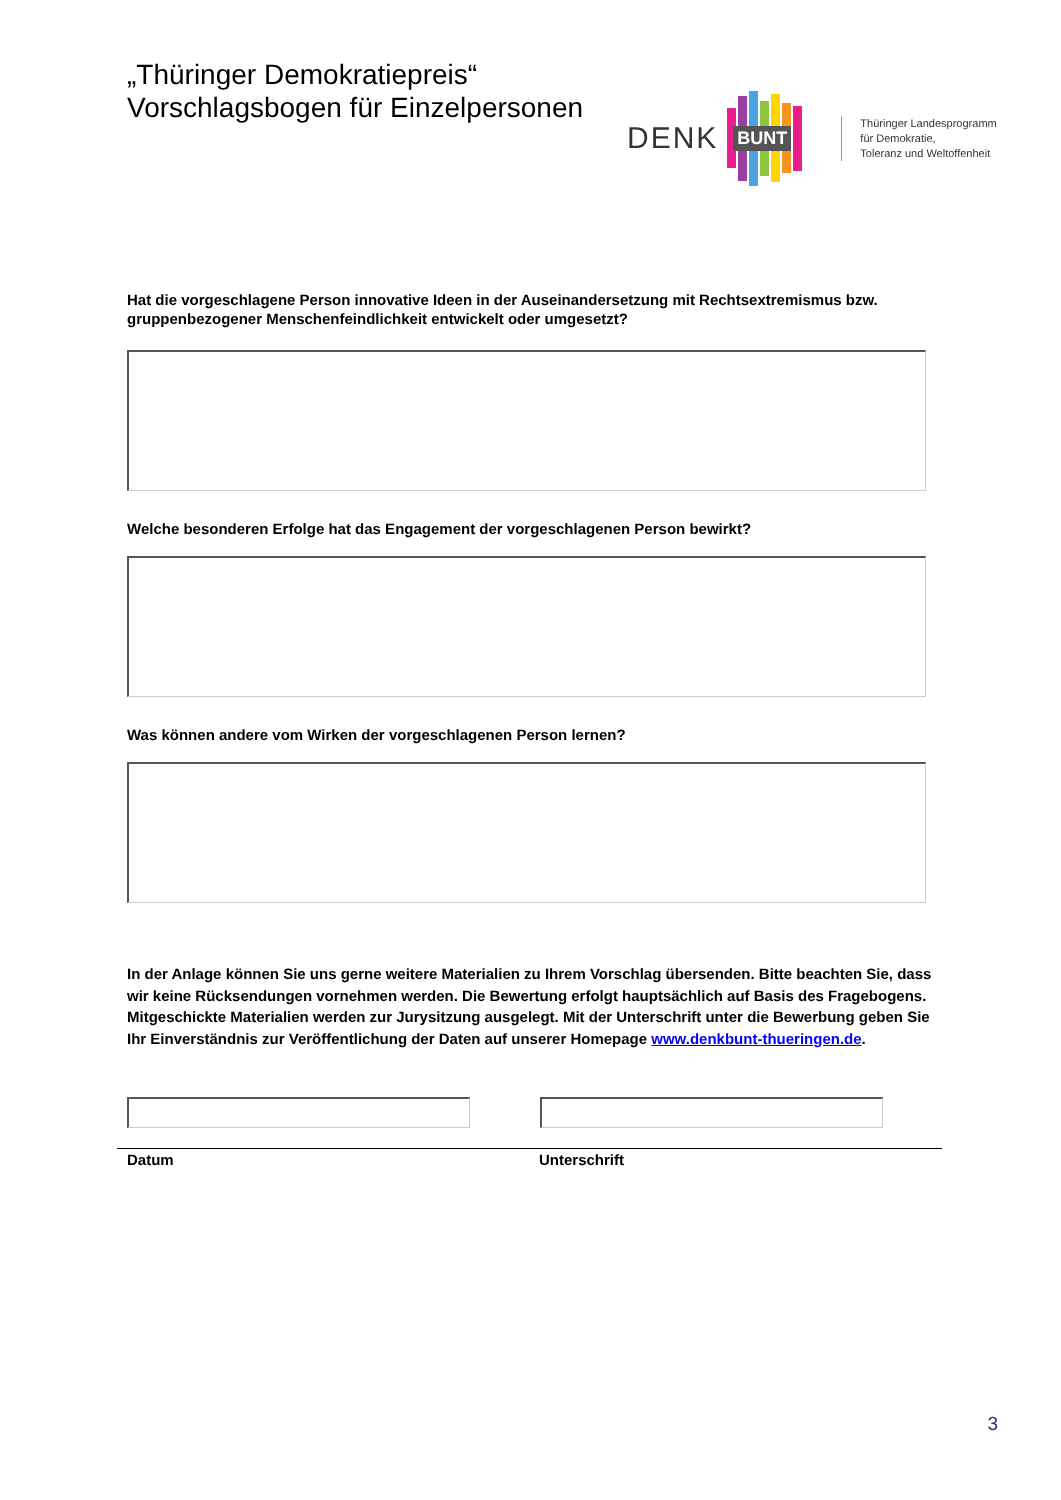„Thüringer Demokratiepreis“
Vorschlagsbogen für Einzelpersonen
DENK
BUNT
Thüringer Landesprogramm
für Demokratie,
Toleranz und Weltoffenheit
Hat die vorgeschlagene Person innovative Ideen in der Auseinandersetzung mit Rechtsextremismus bzw. gruppenbezogener Menschenfeindlichkeit entwickelt oder umgesetzt?
Welche besonderen Erfolge hat das Engagement der vorgeschlagenen Person bewirkt?
Was können andere vom Wirken der vorgeschlagenen Person lernen?
In der Anlage können Sie uns gerne weitere Materialien zu Ihrem Vorschlag übersenden. Bitte beachten Sie, dass wir keine Rücksendungen vornehmen werden. Die Bewertung erfolgt hauptsächlich auf Basis des Fragebogens. Mitgeschickte Materialien werden zur Jurysitzung ausgelegt. Mit der Unterschrift unter die Bewerbung geben Sie Ihr Einverständnis zur Veröffentlichung der Daten auf unserer Homepage www.denkbunt-thueringen.de.
Datum Unterschrift
3